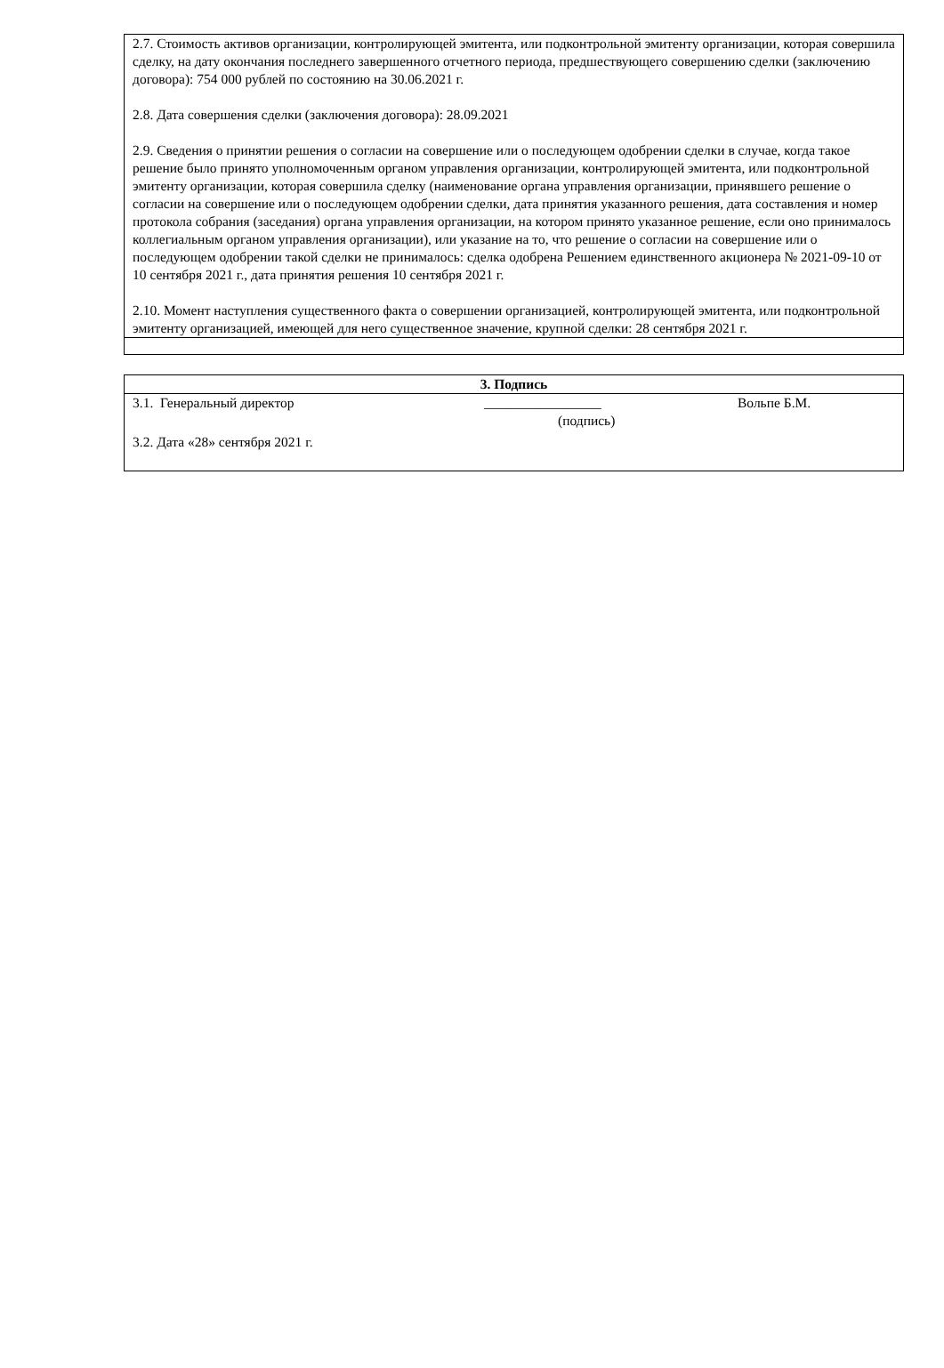| 2.7. Стоимость активов организации, контролирующей эмитента, или подконтрольной эмитенту организации, которая совершила сделку, на дату окончания последнего завершенного отчетного периода, предшествующего совершению сделки (заключению договора): 754 000 рублей по состоянию на 30.06.2021 г. 2.8. Дата совершения сделки (заключения договора): 28.09.2021 2.9. Сведения о принятии решения о согласии на совершение или о последующем одобрении сделки в случае, когда такое решение было принято уполномоченным органом управления организации, контролирующей эмитента, или подконтрольной эмитенту организации, которая совершила сделку (наименование органа управления организации, принявшего решение о согласии на совершение или о последующем одобрении сделки, дата принятия указанного решения, дата составления и номер протокола собрания (заседания) органа управления организации, на котором принято указанное решение, если оно принималось коллегиальным органом управления организации), или указание на то, что решение о согласии на совершение или о последующем одобрении такой сделки не принималось: сделка одобрена Решением единственного акционера № 2021-09-10 от 10 сентября 2021 г., дата принятия решения 10 сентября 2021 г. 2.10. Момент наступления существенного факта о совершении организацией, контролирующей эмитента, или подконтрольной эмитенту организацией, имеющей для него существенное значение, крупной сделки: 28 сентября 2021 г. |
| 3. Подпись |
| 3.1. Генеральный директор _________________ Вольпе Б.М. (подпись) 3.2. Дата «28» сентября 2021 г. |